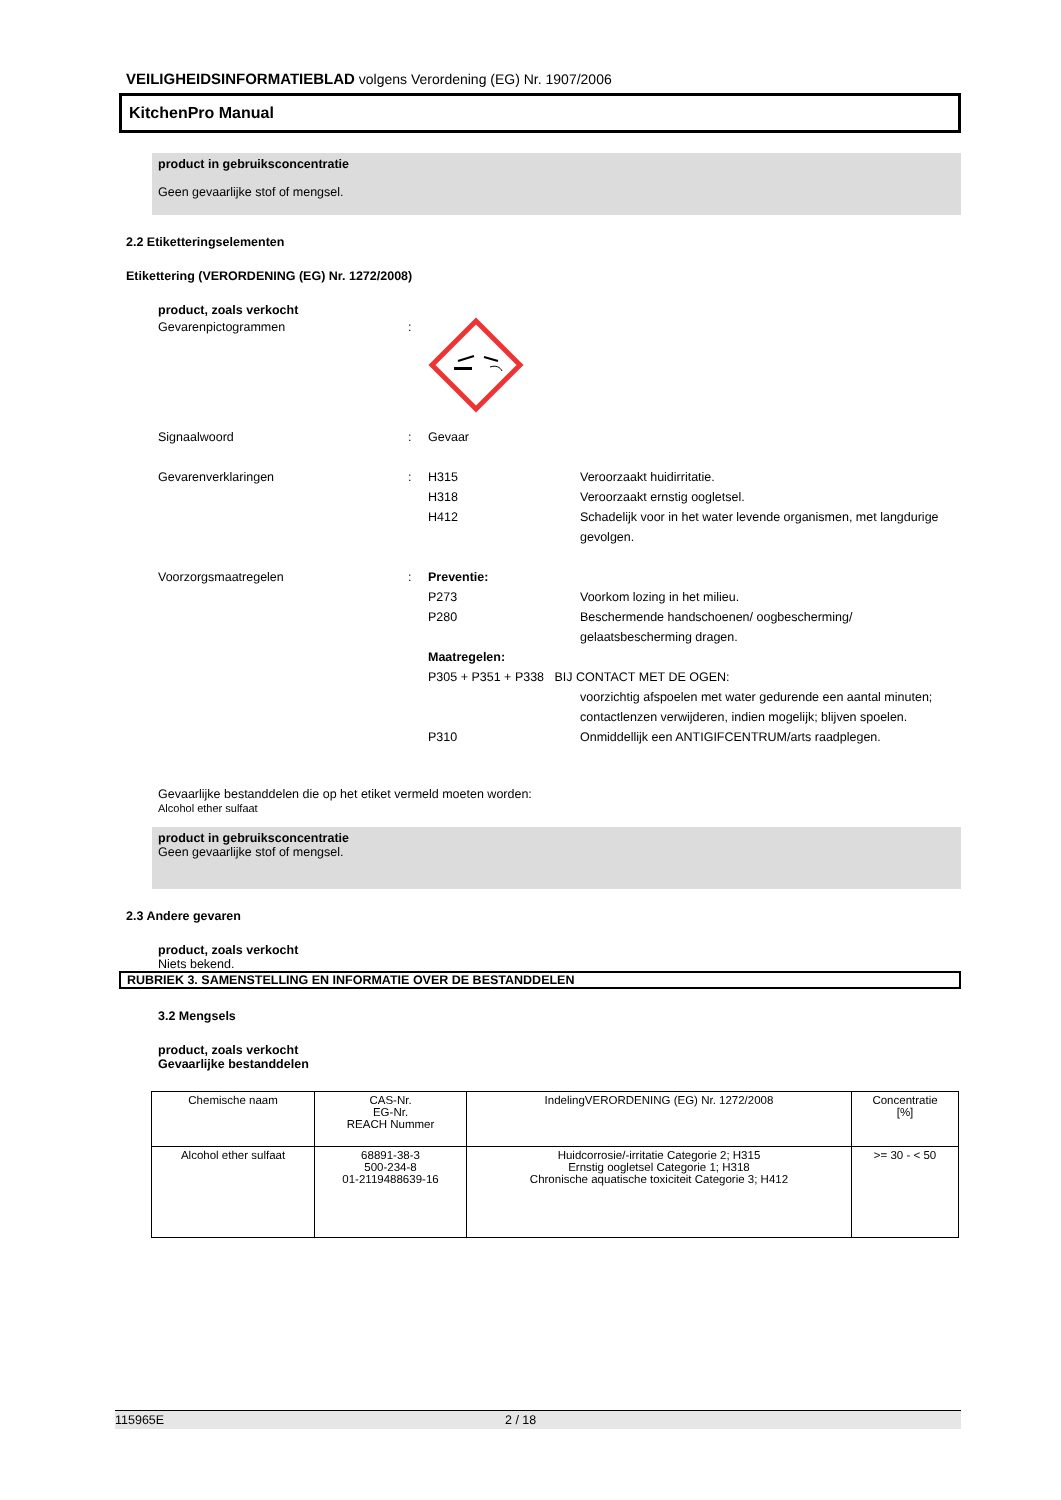VEILIGHEIDSINFORMATIEBLAD volgens Verordening (EG) Nr. 1907/2006
KitchenPro Manual
product in gebruiksconcentratie
Geen gevaarlijke stof of mengsel.
2.2 Etiketteringselementen
Etikettering (VERORDENING (EG) Nr. 1272/2008)
product, zoals verkocht
Gevarenpictogrammen :
Signaalwoord : Gevaar
Gevarenverklaringen : H315
H318
H412
Veroorzaakt huidirritatie.
Veroorzaakt ernstig oogletsel.
Schadelijk voor in het water levende organismen, met langdurige gevolgen.
Voorzorgsmaatregelen : Preventie:
P273
P280
Voorkom lozing in het milieu.
Beschermende handschoenen/ oogbescherming/ gelaatsbescherming dragen.
Maatregelen:
P305 + P351 + P338 BIJ CONTACT MET DE OGEN:
voorzichtig afspoelen met water gedurende een aantal minuten; contactlenzen verwijderen, indien mogelijk; blijven spoelen.
P310 Onmiddellijk een ANTIGIFCENTRUM/arts raadplegen.
Gevaarlijke bestanddelen die op het etiket vermeld moeten worden:
Alcohol ether sulfaat
product in gebruiksconcentratie
Geen gevaarlijke stof of mengsel.
2.3 Andere gevaren
product, zoals verkocht
Niets bekend.
RUBRIEK 3. SAMENSTELLING EN INFORMATIE OVER DE BESTANDDELEN
3.2 Mengsels
product, zoals verkocht
Gevaarlijke bestanddelen
| Chemische naam | CAS-Nr. EG-Nr. REACH Nummer | IndelingVERORDENING (EG) Nr. 1272/2008 | Concentratie [%] |
| --- | --- | --- | --- |
| Alcohol ether sulfaat | 68891-38-3 500-234-8 01-2119488639-16 | Huidcorrosie/-irritatie Categorie 2; H315 Ernstig oogletsel Categorie 1; H318 Chronische aquatische toxiciteit Categorie 3; H412 | >= 30 - < 50 |
115965E 2 / 18